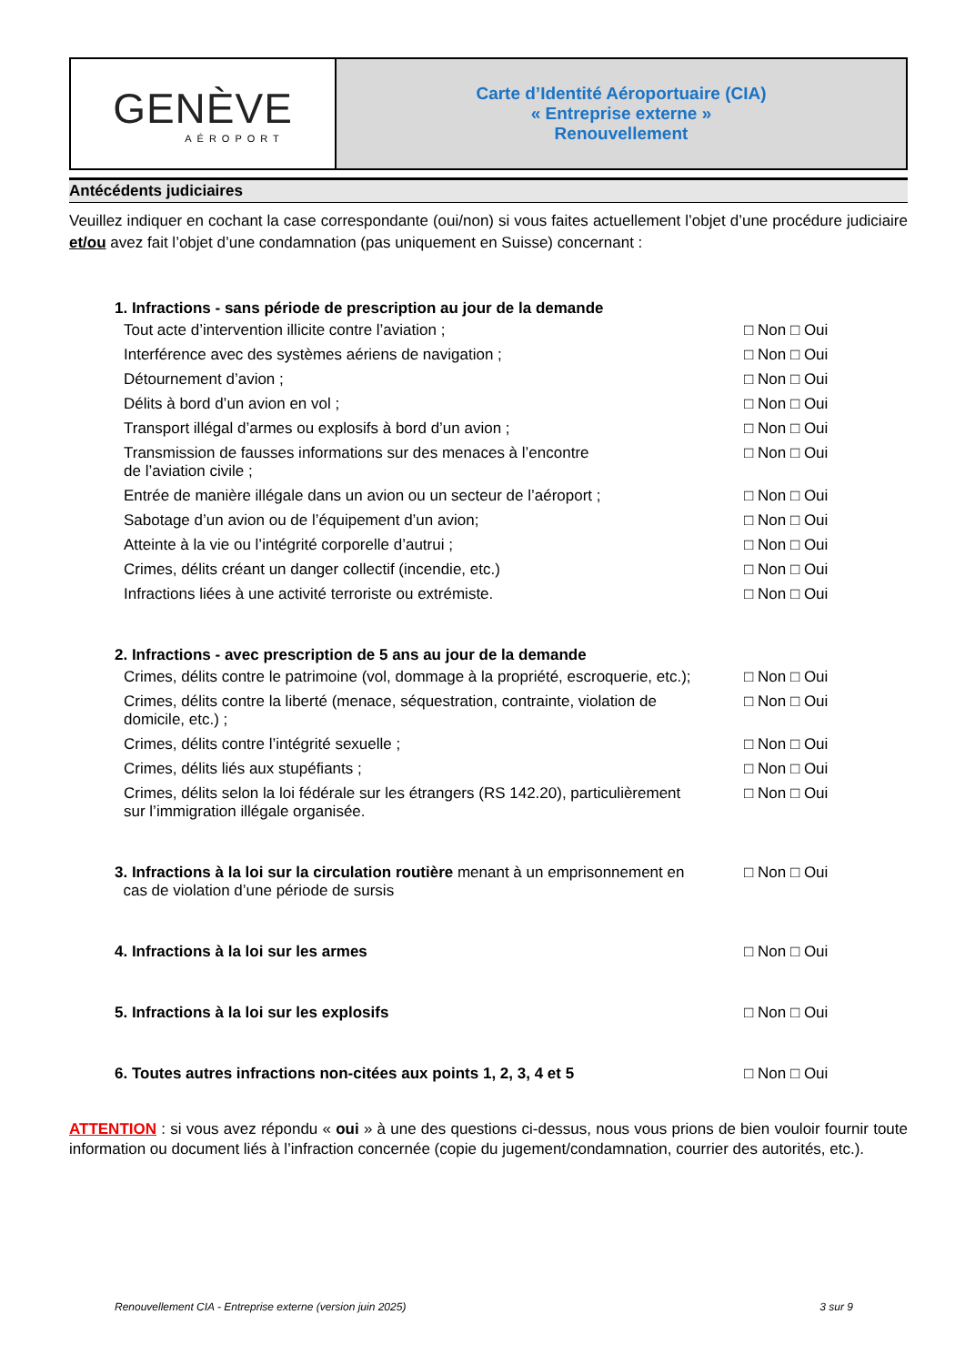GENÈVE
AÉROPORT
Carte d’Identité Aéroportuaire (CIA)
« Entreprise externe »
Renouvellement
Antécédents judiciaires
Veuillez indiquer en cochant la case correspondante (oui/non) si vous faites actuellement l’objet d’une procédure judiciaire et/ou avez fait l’objet d’une condamnation (pas uniquement en Suisse) concernant :
1. Infractions - sans période de prescription au jour de la demande
Tout acte d’intervention illicite contre l’aviation ; □ Non □ Oui
Interférence avec des systèmes aériens de navigation ; □ Non □ Oui
Détournement d’avion ; □ Non □ Oui
Délits à bord d’un avion en vol ; □ Non □ Oui
Transport illégal d’armes ou explosifs à bord d’un avion ; □ Non □ Oui
Transmission de fausses informations sur des menaces à l’encontre
de l’aviation civile ; □ Non □ Oui
Entrée de manière illégale dans un avion ou un secteur de l’aéroport ; □ Non □ Oui
Sabotage d’un avion ou de l’équipement d’un avion; □ Non □ Oui
Atteinte à la vie ou l’intégrité corporelle d’autrui ; □ Non □ Oui
Crimes, délits créant un danger collectif (incendie, etc.) □ Non □ Oui
Infractions liées à une activité terroriste ou extrémiste. □ Non □ Oui
2. Infractions - avec prescription de 5 ans au jour de la demande
Crimes, délits contre le patrimoine (vol, dommage à la propriété, escroquerie, etc.); □ Non □ Oui
Crimes, délits contre la liberté (menace, séquestration, contrainte, violation de
domicile, etc.) ; □ Non □ Oui
Crimes, délits contre l’intégrité sexuelle ; □ Non □ Oui
Crimes, délits liés aux stupéfiants ; □ Non □ Oui
Crimes, délits selon la loi fédérale sur les étrangers (RS 142.20), particulièrement
sur l’immigration illégale organisée. □ Non □ Oui
3. Infractions à la loi sur la circulation routière menant à un emprisonnement en
cas de violation d’une période de sursis □ Non □ Oui
4. Infractions à la loi sur les armes □ Non □ Oui
5. Infractions à la loi sur les explosifs □ Non □ Oui
6. Toutes autres infractions non-citées aux points 1, 2, 3, 4 et 5 □ Non □ Oui
ATTENTION : si vous avez répondu « oui » à une des questions ci-dessus, nous vous prions de bien vouloir fournir toute information ou document liés à l’infraction concernée (copie du jugement/condamnation, courrier des autorités, etc.).
Renouvellement CIA - Entreprise externe (version juin 2025) 3 sur 9